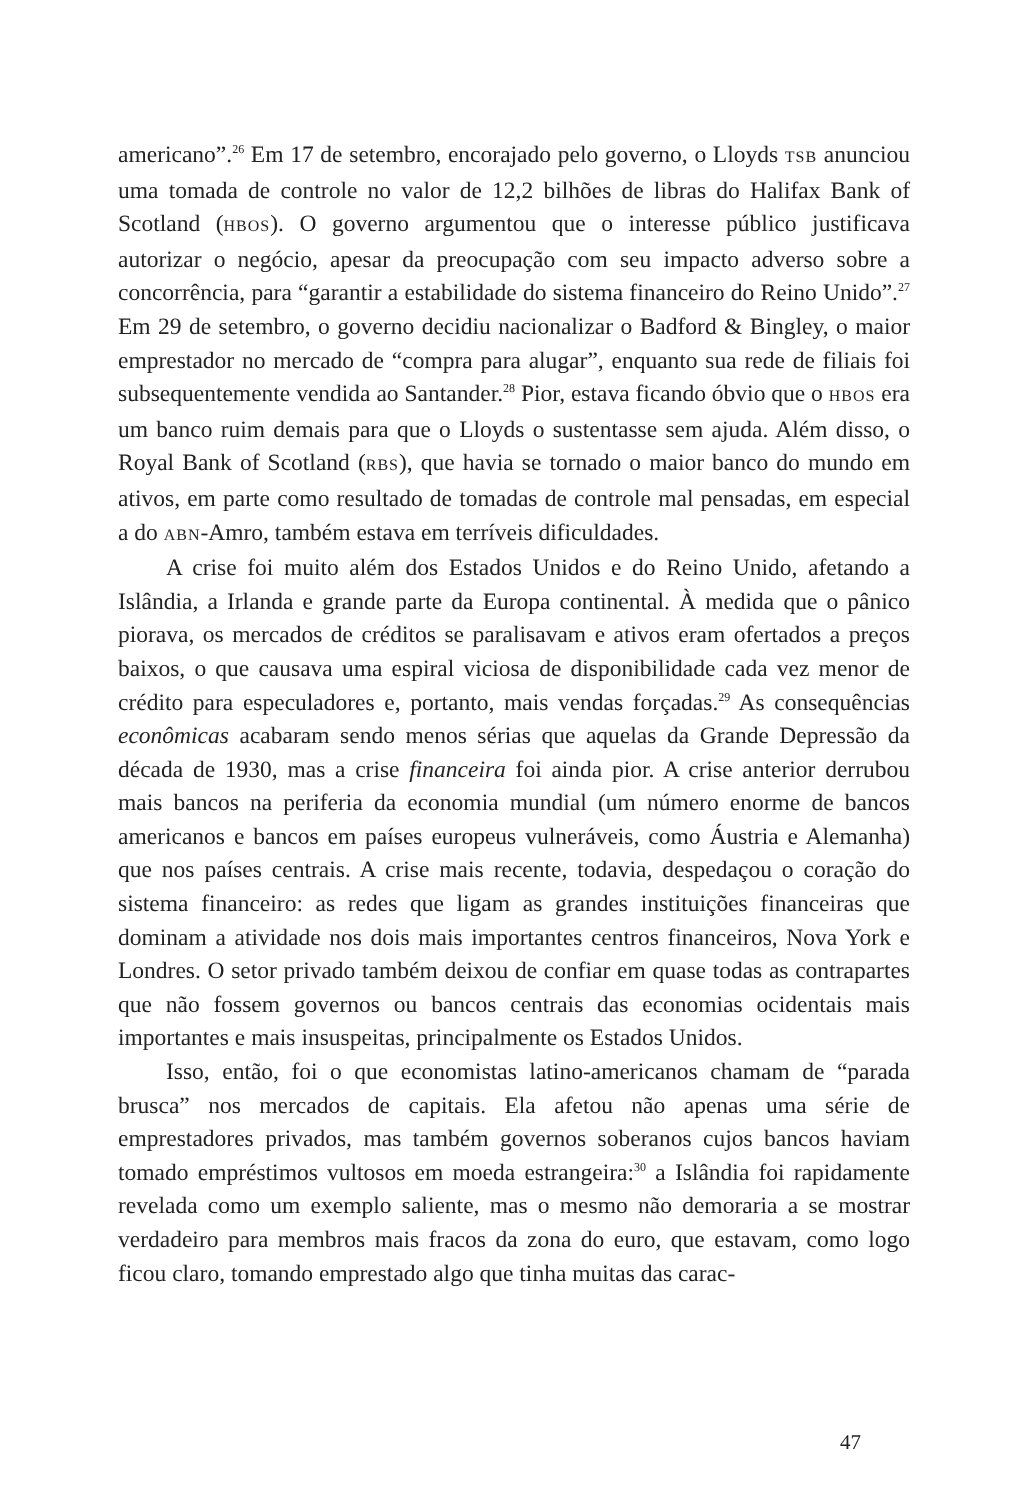americano”.<sup>26</sup> Em 17 de setembro, encorajado pelo governo, o Lloyds TSB anunciou uma tomada de controle no valor de 12,2 bilhões de libras do Halifax Bank of Scotland (HBOS). O governo argumentou que o interesse público justificava autorizar o negócio, apesar da preocupação com seu impacto adverso sobre a concorrência, para “garantir a estabilidade do sistema financeiro do Reino Unido”.<sup>27</sup> Em 29 de setembro, o governo decidiu nacionalizar o Badford & Bingley, o maior emprestador no mercado de “compra para alugar”, enquanto sua rede de filiais foi subsequentemente vendida ao Santander.<sup>28</sup> Pior, estava ficando óbvio que o HBOS era um banco ruim demais para que o Lloyds o sustentasse sem ajuda. Além disso, o Royal Bank of Scotland (RBS), que havia se tornado o maior banco do mundo em ativos, em parte como resultado de tomadas de controle mal pensadas, em especial a do ABN-Amro, também estava em terríveis dificuldades.
A crise foi muito além dos Estados Unidos e do Reino Unido, afetando a Islândia, a Irlanda e grande parte da Europa continental. À medida que o pânico piorava, os mercados de créditos se paralisavam e ativos eram ofertados a preços baixos, o que causava uma espiral viciosa de disponibilidade cada vez menor de crédito para especuladores e, portanto, mais vendas forçadas.<sup>29</sup> As consequências econômicas acabaram sendo menos sérias que aquelas da Grande Depressão da década de 1930, mas a crise financeira foi ainda pior. A crise anterior derrubou mais bancos na periferia da economia mundial (um número enorme de bancos americanos e bancos em países europeus vulneráveis, como Áustria e Alemanha) que nos países centrais. A crise mais recente, todavia, despedaçou o coração do sistema financeiro: as redes que ligam as grandes instituições financeiras que dominam a atividade nos dois mais importantes centros financeiros, Nova York e Londres. O setor privado também deixou de confiar em quase todas as contrapartes que não fossem governos ou bancos centrais das economias ocidentais mais importantes e mais insuspeitas, principalmente os Estados Unidos.
Isso, então, foi o que economistas latino-americanos chamam de “parada brusca” nos mercados de capitais. Ela afetou não apenas uma série de emprestadores privados, mas também governos soberanos cujos bancos haviam tomado empréstimos vultosos em moeda estrangeira:<sup>30</sup> a Islândia foi rapidamente revelada como um exemplo saliente, mas o mesmo não demoraria a se mostrar verdadeiro para membros mais fracos da zona do euro, que estavam, como logo ficou claro, tomando emprestado algo que tinha muitas das carac-
47